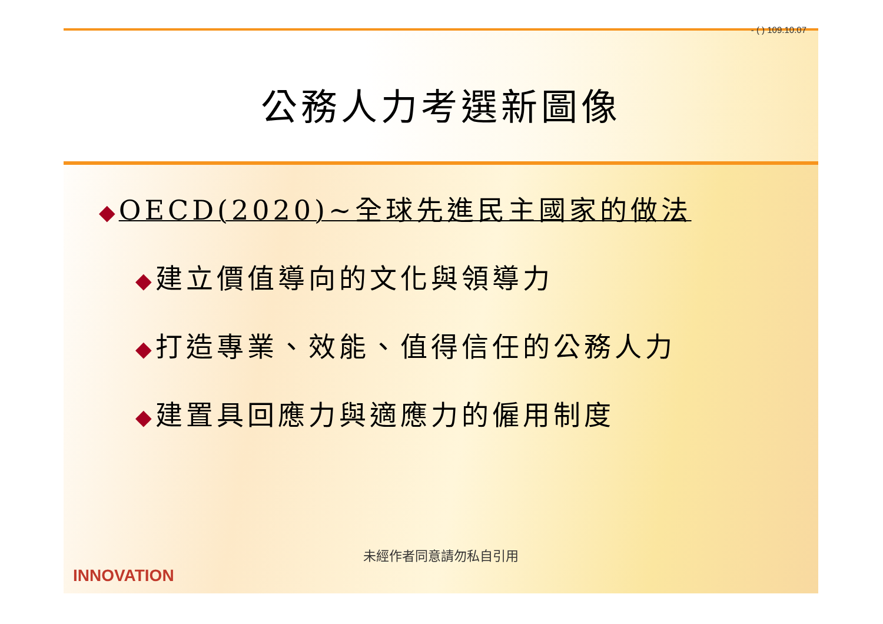- ( ) 109.10.07
公務人力考選新圖像
◆OECD(2020)~全球先進民主國家的做法
◆建立價值導向的文化與領導力
◆打造專業、效能、值得信任的公務人力
◆建置具回應力與適應力的僱用制度
未經作者同意請勿私自引用
INNOVATION